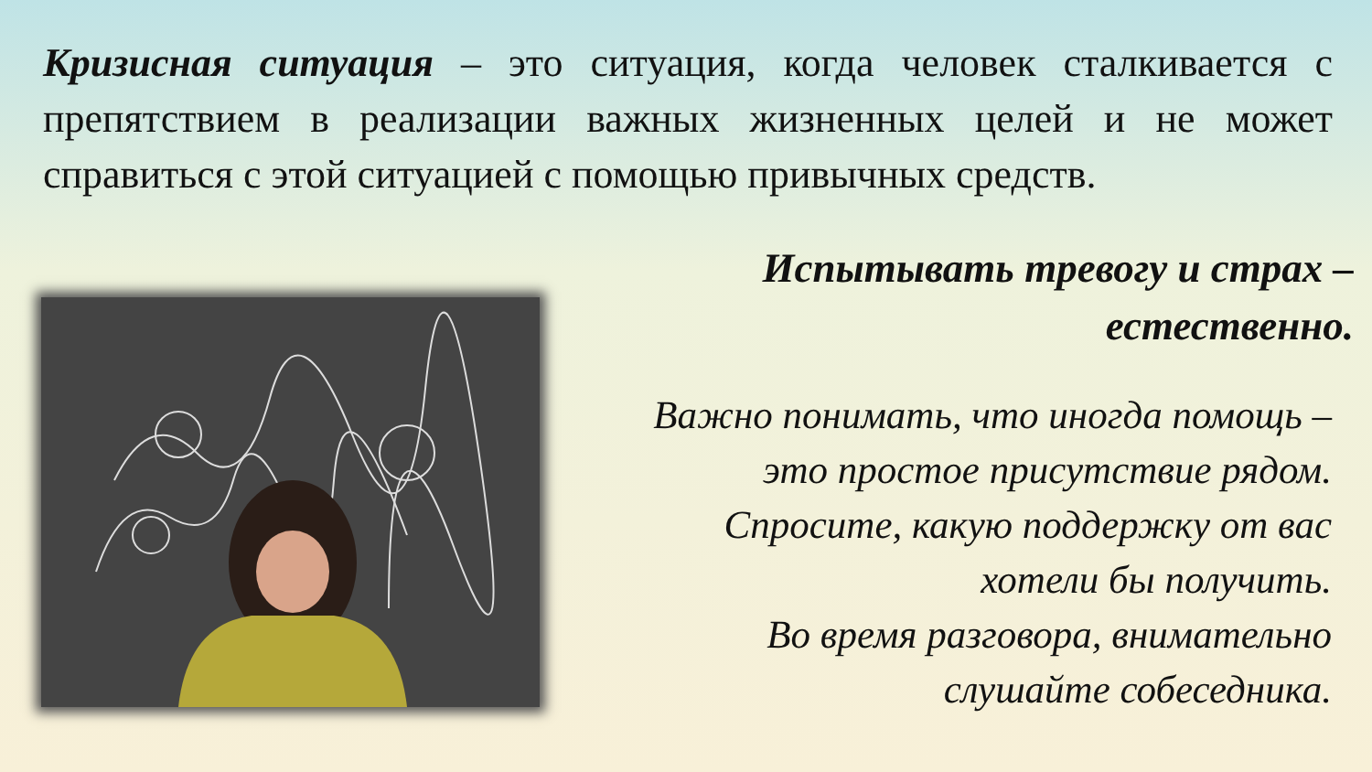Кризисная ситуация – это ситуация, когда человек сталкивается с препятствием в реализации важных жизненных целей и не может справиться с этой ситуацией с помощью привычных средств.
Испытывать тревогу и страх –
естественно.
Важно понимать, что иногда помощь –
это простое присутствие рядом.
Спросите, какую поддержку от вас
хотели бы получить.
Во время разговора, внимательно
слушайте собеседника.